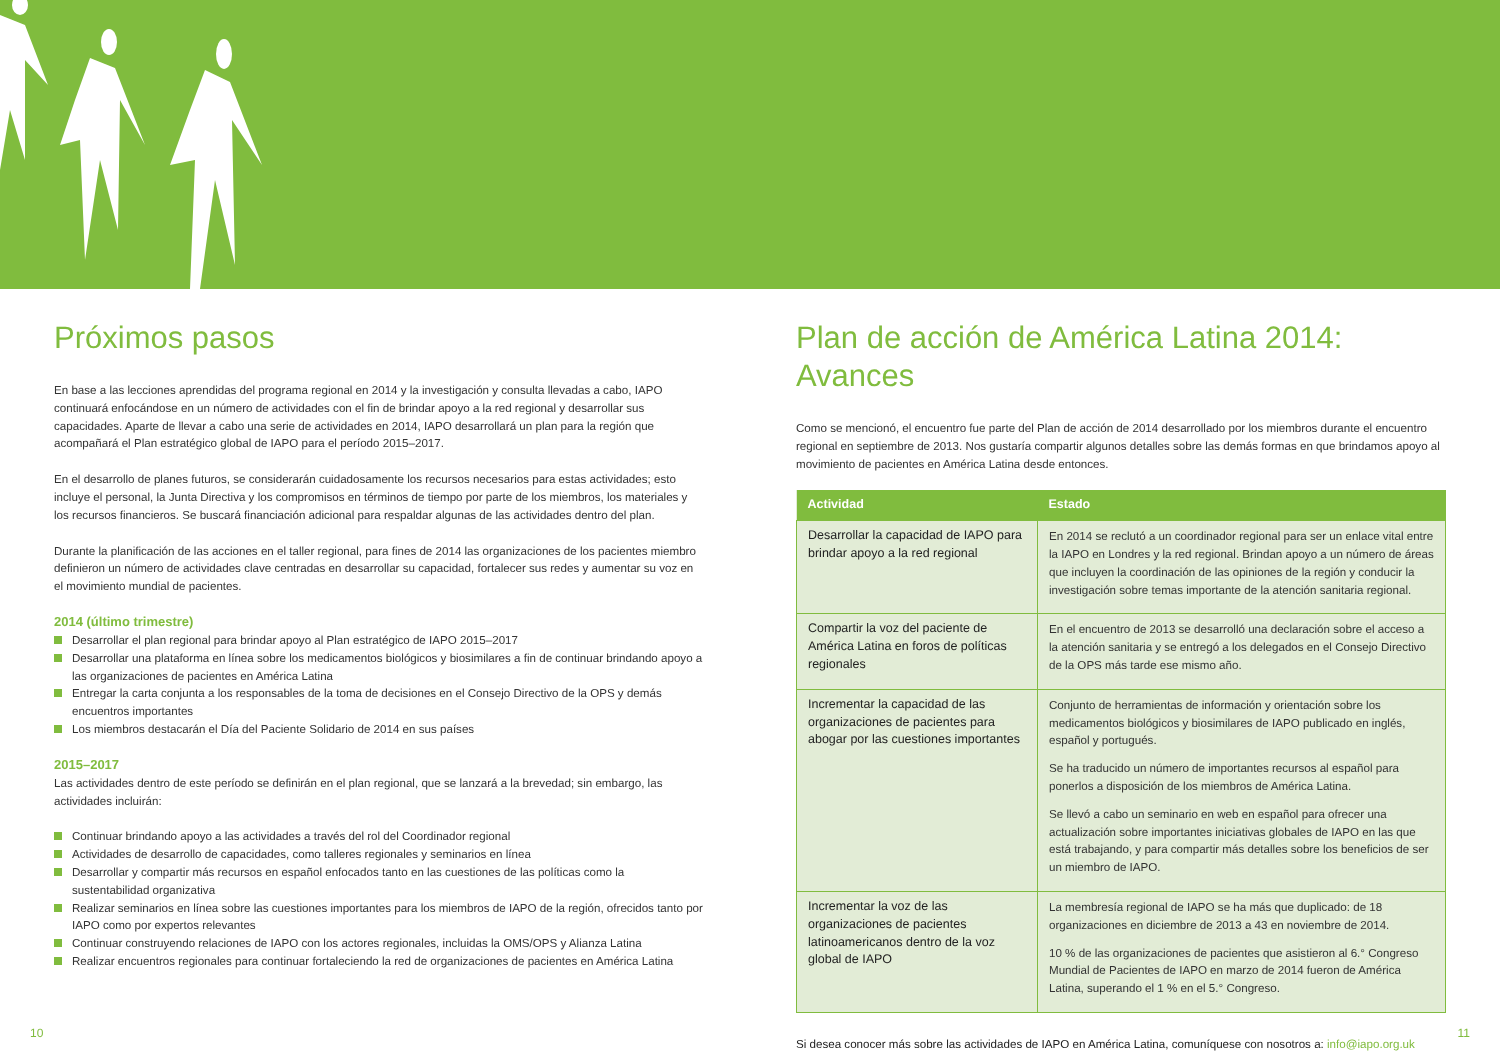Próximos pasos
En base a las lecciones aprendidas del programa regional en 2014 y la investigación y consulta llevadas a cabo, IAPO continuará enfocándose en un número de actividades con el fin de brindar apoyo a la red regional y desarrollar sus capacidades. Aparte de llevar a cabo una serie de actividades en 2014, IAPO desarrollará un plan para la región que acompañará el Plan estratégico global de IAPO para el período 2015–2017.
En el desarrollo de planes futuros, se considerarán cuidadosamente los recursos necesarios para estas actividades; esto incluye el personal, la Junta Directiva y los compromisos en términos de tiempo por parte de los miembros, los materiales y los recursos financieros. Se buscará financiación adicional para respaldar algunas de las actividades dentro del plan.
Durante la planificación de las acciones en el taller regional, para fines de 2014 las organizaciones de los pacientes miembro definieron un número de actividades clave centradas en desarrollar su capacidad, fortalecer sus redes y aumentar su voz en el movimiento mundial de pacientes.
2014 (último trimestre)
Desarrollar el plan regional para brindar apoyo al Plan estratégico de IAPO 2015–2017
Desarrollar una plataforma en línea sobre los medicamentos biológicos y biosimilares a fin de continuar brindando apoyo a las organizaciones de pacientes en América Latina
Entregar la carta conjunta a los responsables de la toma de decisiones en el Consejo Directivo de la OPS y demás encuentros importantes
Los miembros destacarán el Día del Paciente Solidario de 2014 en sus países
2015–2017
Las actividades dentro de este período se definirán en el plan regional, que se lanzará a la brevedad; sin embargo, las actividades incluirán:
Continuar brindando apoyo a las actividades a través del rol del Coordinador regional
Actividades de desarrollo de capacidades, como talleres regionales y seminarios en línea
Desarrollar y compartir más recursos en español enfocados tanto en las cuestiones de las políticas como la sustentabilidad organizativa
Realizar seminarios en línea sobre las cuestiones importantes para los miembros de IAPO de la región, ofrecidos tanto por IAPO como por expertos relevantes
Continuar construyendo relaciones de IAPO con los actores regionales, incluidas la OMS/OPS y Alianza Latina
Realizar encuentros regionales para continuar fortaleciendo la red de organizaciones de pacientes en América Latina
Plan de acción de América Latina 2014: Avances
Como se mencionó, el encuentro fue parte del Plan de acción de 2014 desarrollado por los miembros durante el encuentro regional en septiembre de 2013. Nos gustaría compartir algunos detalles sobre las demás formas en que brindamos apoyo al movimiento de pacientes en América Latina desde entonces.
| Actividad | Estado |
| --- | --- |
| Desarrollar la capacidad de IAPO para brindar apoyo a la red regional | En 2014 se reclutó a un coordinador regional para ser un enlace vital entre la IAPO en Londres y la red regional. Brindan apoyo a un número de áreas que incluyen la coordinación de las opiniones de la región y conducir la investigación sobre temas importante de la atención sanitaria regional. |
| Compartir la voz del paciente de América Latina en foros de políticas regionales | En el encuentro de 2013 se desarrolló una declaración sobre el acceso a la atención sanitaria y se entregó a los delegados en el Consejo Directivo de la OPS más tarde ese mismo año. |
| Incrementar la capacidad de las organizaciones de pacientes para abogar por las cuestiones importantes | Conjunto de herramientas de información y orientación sobre los medicamentos biológicos y biosimilares de IAPO publicado en inglés, español y portugués. Se ha traducido un número de importantes recursos al español para ponerlos a disposición de los miembros de América Latina. Se llevó a cabo un seminario en web en español para ofrecer una actualización sobre importantes iniciativas globales de IAPO en las que está trabajando, y para compartir más detalles sobre los beneficios de ser un miembro de IAPO. |
| Incrementar la voz de las organizaciones de pacientes latinoamericanos dentro de la voz global de IAPO | La membresía regional de IAPO se ha más que duplicado: de 18 organizaciones en diciembre de 2013 a 43 en noviembre de 2014. 10 % de las organizaciones de pacientes que asistieron al 6.° Congreso Mundial de Pacientes de IAPO en marzo de 2014 fueron de América Latina, superando el 1 % en el 5.° Congreso. |
Si desea conocer más sobre las actividades de IAPO en América Latina, comuníquese con nosotros a: info@iapo.org.uk
10 11